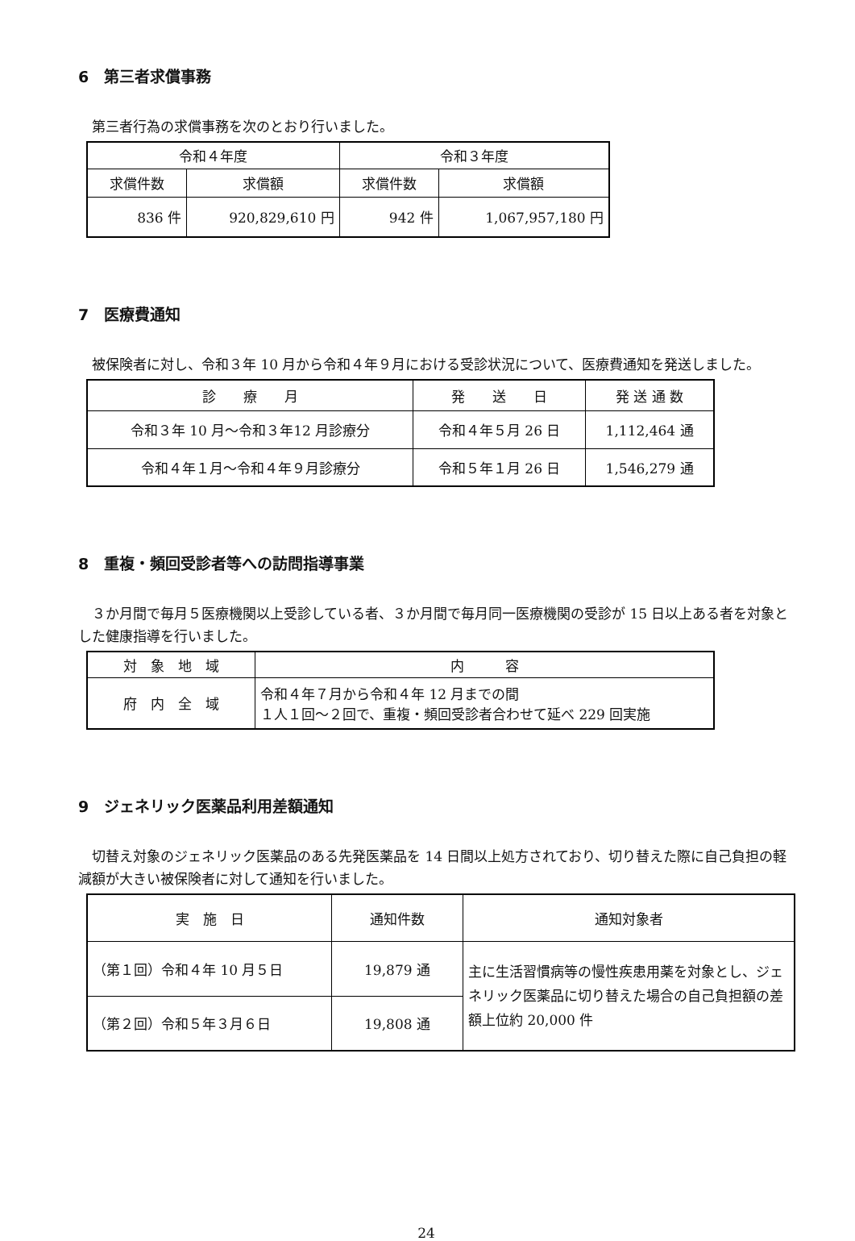6　第三者求償事務
第三者行為の求償事務を次のとおり行いました。
| 令和４年度 | | 令和３年度 | |
| --- | --- | --- | --- |
| 求償件数 | 求償額 | 求償件数 | 求償額 |
| 836 件 | 920,829,610 円 | 942 件 | 1,067,957,180 円 |
7　医療費通知
被保険者に対し、令和３年 10 月から令和４年９月における受診状況について、医療費通知を発送しました。
| 診 療 月 | 発 送 日 | 発 送 通 数 |
| --- | --- | --- |
| 令和３年 10 月～令和３年12 月診療分 | 令和４年５月 26 日 | 1,112,464 通 |
| 令和４年１月～令和４年９月診療分 | 令和５年１月 26 日 | 1,546,279 通 |
8　重複・頻回受診者等への訪問指導事業
３か月間で毎月５医療機関以上受診している者、３か月間で毎月同一医療機関の受診が 15 日以上ある者を対象とした健康指導を行いました。
| 対 象 地 域 | 内 容 |
| --- | --- |
| 府 内 全 域 | 令和４年７月から令和４年 12 月までの間 １人１回～２回で、重複・頻回受診者合わせて延べ 229 回実施 |
9　ジェネリック医薬品利用差額通知
切替え対象のジェネリック医薬品のある先発医薬品を 14 日間以上処方されており、切り替えた際に自己負担の軽減額が大きい被保険者に対して通知を行いました。
| 実 施 日 | 通知件数 | 通知対象者 |
| --- | --- | --- |
| （第１回）令和４年 10 月５日 | 19,879 通 | 主に生活習慣病等の慢性疾患用薬を対象とし、ジェネリック医薬品に切り替えた場合の自己負担額の差額上位約 20,000 件 |
| （第２回）令和５年３月６日 | 19,808 通 | |
24